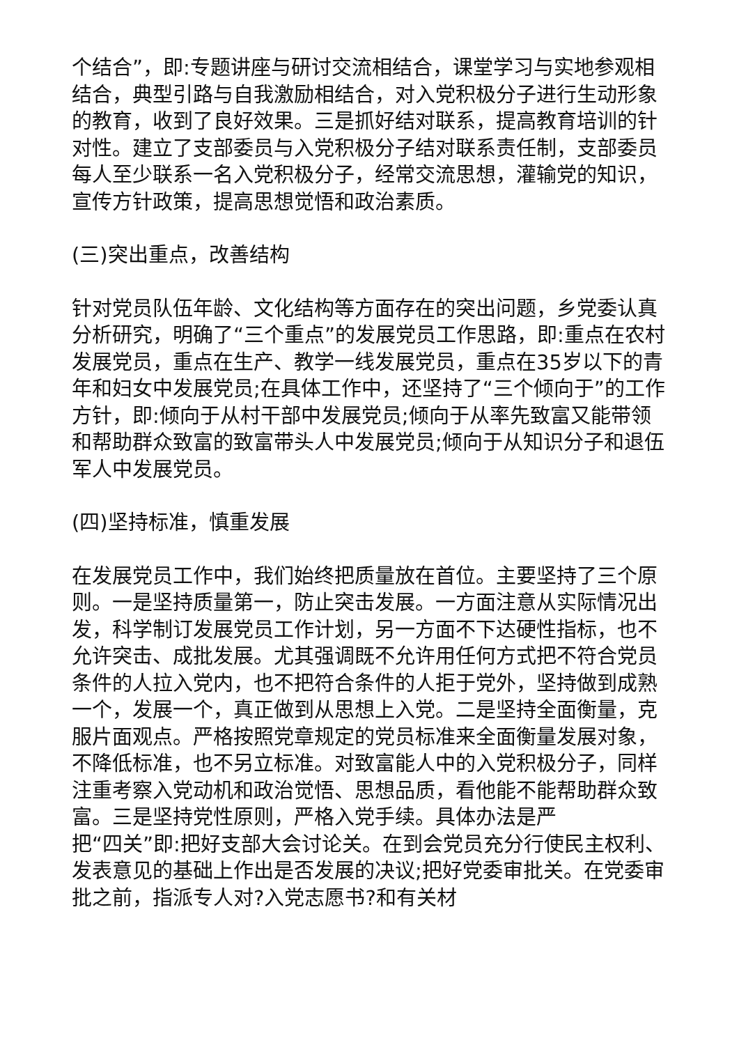个结合”，即:专题讲座与研讨交流相结合，课堂学习与实地参观相结合，典型引路与自我激励相结合，对入党积极分子进行生动形象的教育，收到了良好效果。三是抓好结对联系，提高教育培训的针对性。建立了支部委员与入党积极分子结对联系责任制，支部委员每人至少联系一名入党积极分子，经常交流思想，灌输党的知识，宣传方针政策，提高思想觉悟和政治素质。
(三)突出重点，改善结构
针对党员队伍年龄、文化结构等方面存在的突出问题，乡党委认真分析研究，明确了“三个重点”的发展党员工作思路，即:重点在农村发展党员，重点在生产、教学一线发展党员，重点在35岁以下的青年和妇女中发展党员;在具体工作中，还坚持了“三个倾向于”的工作方针，即:倾向于从村干部中发展党员;倾向于从率先致富又能带领和帮助群众致富的致富带头人中发展党员;倾向于从知识分子和退伍军人中发展党员。
(四)坚持标准，慎重发展
在发展党员工作中，我们始终把质量放在首位。主要坚持了三个原则。一是坚持质量第一，防止突击发展。一方面注意从实际情况出发，科学制订发展党员工作计划，另一方面不下达硬性指标，也不允许突击、成批发展。尤其强调既不允许用任何方式把不符合党员条件的人拉入党内，也不把符合条件的人拒于党外，坚持做到成熟一个，发展一个，真正做到从思想上入党。二是坚持全面衡量，克服片面观点。严格按照党章规定的党员标准来全面衡量发展对象，不降低标准，也不另立标准。对致富能人中的入党积极分子，同样注重考察入党动机和政治觉悟、思想品质，看他能不能帮助群众致富。三是坚持党性原则，严格入党手续。具体办法是严
把“四关”即:把好支部大会讨论关。在到会党员充分行使民主权利、发表意见的基础上作出是否发展的决议;把好党委审批关。在党委审批之前，指派专人对?入党志愿书?和有关材